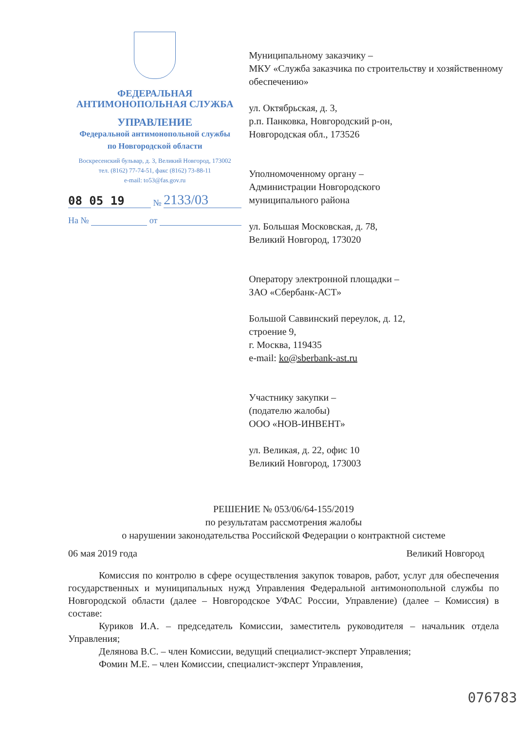ФЕДЕРАЛЬНАЯ
АНТИМОНОПОЛЬНАЯ СЛУЖБА
УПРАВЛЕНИЕ
Федеральной антимонопольной службы
по Новгородской области
Воскресенский бульвар, д. 3, Великий Новгород, 173002
тел. (8162) 77-74-51, факс (8162) 73-88-11
e-mail: to53@fas.gov.ru
08 05 19 № 2133/03
На № от
Муниципальному заказчику –
МКУ «Служба заказчика по строительству и хозяйственному обеспечению»
ул. Октябрьская, д. 3,
р.п. Панковка, Новгородский р-он,
Новгородская обл., 173526
Уполномоченному органу –
Администрации Новгородского
муниципального района
ул. Большая Московская, д. 78,
Великий Новгород, 173020
Оператору электронной площадки –
ЗАО «Сбербанк-АСТ»
Большой Саввинский переулок, д. 12,
строение 9,
г. Москва, 119435
e-mail: ko@sberbank-ast.ru
Участнику закупки –
(подателю жалобы)
ООО «НОВ-ИНВЕНТ»
ул. Великая, д. 22, офис 10
Великий Новгород, 173003
РЕШЕНИЕ № 053/06/64-155/2019
по результатам рассмотрения жалобы
о нарушении законодательства Российской Федерации о контрактной системе
06 мая 2019 года Великий Новгород
Комиссия по контролю в сфере осуществления закупок товаров, работ, услуг для обеспечения государственных и муниципальных нужд Управления Федеральной антимонопольной службы по Новгородской области (далее – Новгородское УФАС России, Управление) (далее – Комиссия) в составе:
Куриков И.А. – председатель Комиссии, заместитель руководителя – начальник отдела Управления;
Делянова В.С. – член Комиссии, ведущий специалист-эксперт Управления;
Фомин М.Е. – член Комиссии, специалист-эксперт Управления,
076783